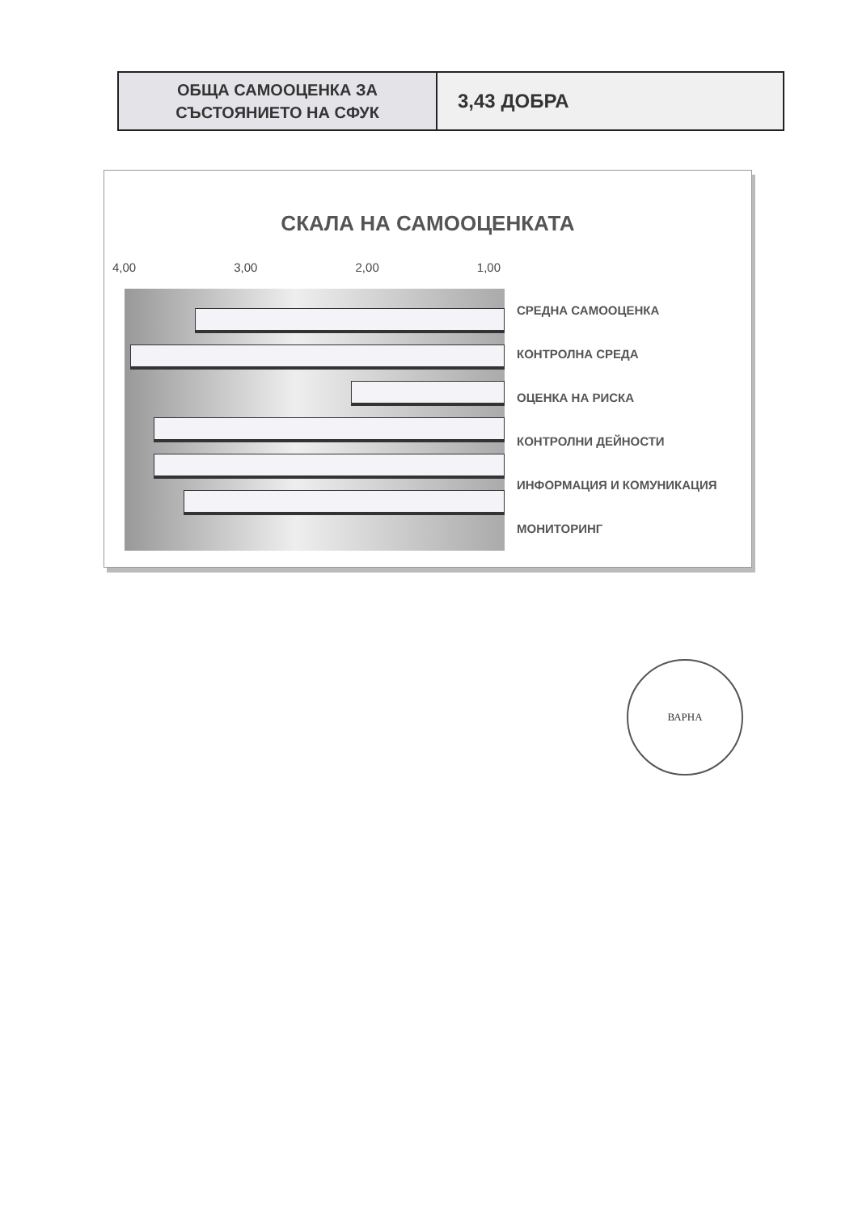| ОБЩА САМООЦЕНКА ЗА СЪСТОЯНИЕТО НА СФУК | 3,43 ДОБРА |
СКАЛА НА САМООЦЕНКАТА
4,00 3,00 2,00 1,00
СРЕДНА САМООЦЕНКА
КОНТРОЛНА СРЕДА
ОЦЕНКА НА РИСКА
КОНТРОЛНИ ДЕЙНОСТИ
ИНФОРМАЦИЯ И КОМУНИКАЦИЯ
МОНИТОРИНГ
ВАРНА